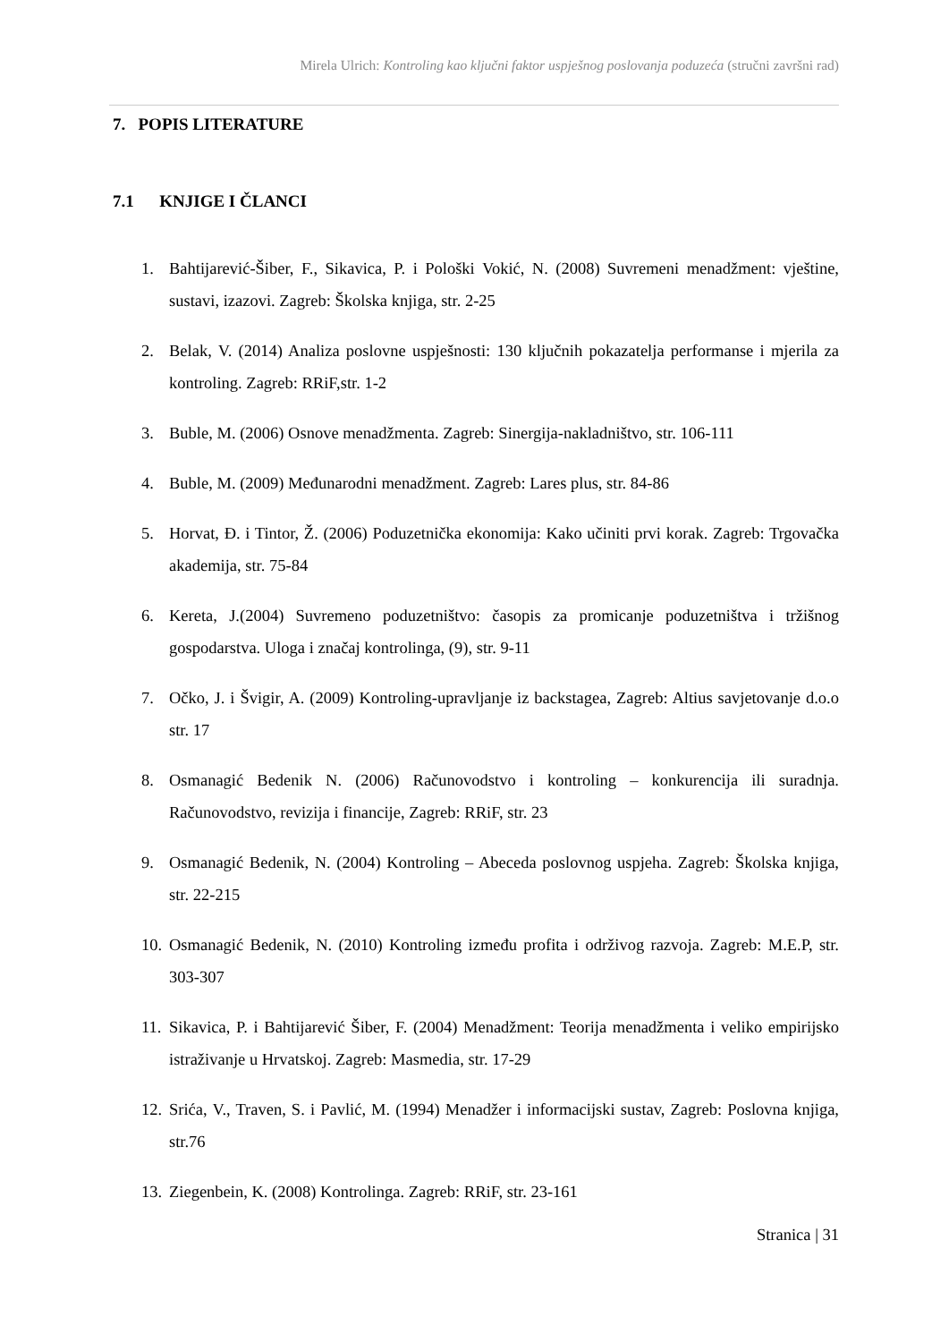Mirela Ulrich: Kontroling kao ključni faktor uspješnog poslovanja poduzeća (stručni završni rad)
7. POPIS LITERATURE
7.1 KNJIGE I ČLANCI
1. Bahtijarević-Šiber, F., Sikavica, P. i Pološki Vokić, N. (2008) Suvremeni menadžment: vještine, sustavi, izazovi. Zagreb: Školska knjiga, str. 2-25
2. Belak, V. (2014) Analiza poslovne uspješnosti: 130 ključnih pokazatelja performanse i mjerila za kontroling. Zagreb: RRiF,str. 1-2
3. Buble, M. (2006) Osnove menadžmenta. Zagreb: Sinergija-nakladništvo, str. 106-111
4. Buble, M. (2009) Međunarodni menadžment. Zagreb: Lares plus, str. 84-86
5. Horvat, Đ. i Tintor, Ž. (2006) Poduzetnička ekonomija: Kako učiniti prvi korak. Zagreb: Trgovačka akademija, str. 75-84
6. Kereta, J.(2004) Suvremeno poduzetništvo: časopis za promicanje poduzetništva i tržišnog gospodarstva. Uloga i značaj kontrolinga, (9), str. 9-11
7. Očko, J. i Švigir, A. (2009) Kontroling-upravljanje iz backstagea, Zagreb: Altius savjetovanje d.o.o str. 17
8. Osmanagić Bedenik N. (2006) Računovodstvo i kontroling – konkurencija ili suradnja. Računovodstvo, revizija i financije, Zagreb: RRiF, str. 23
9. Osmanagić Bedenik, N. (2004) Kontroling – Abeceda poslovnog uspjeha. Zagreb: Školska knjiga, str. 22-215
10. Osmanagić Bedenik, N. (2010) Kontroling između profita i održivog razvoja. Zagreb: M.E.P, str. 303-307
11. Sikavica, P. i Bahtijarević Šiber, F. (2004) Menadžment: Teorija menadžmenta i veliko empirijsko istraživanje u Hrvatskoj. Zagreb: Masmedia, str. 17-29
12. Srića, V., Traven, S. i Pavlić, M. (1994) Menadžer i informacijski sustav, Zagreb: Poslovna knjiga, str.76
13. Ziegenbein, K. (2008) Kontrolinga. Zagreb: RRiF, str. 23-161
Stranica | 31